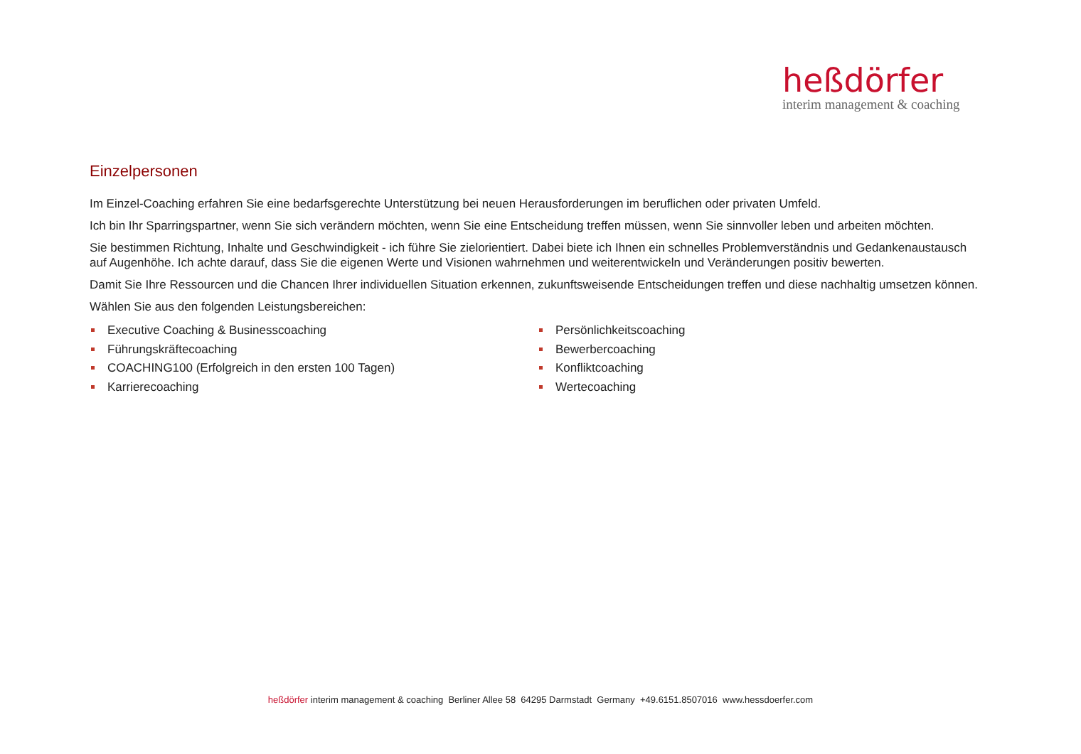heßdörfer
interim management & coaching
Einzelpersonen
Im Einzel-Coaching erfahren Sie eine bedarfsgerechte Unterstützung bei neuen Herausforderungen im beruflichen oder privaten Umfeld.
Ich bin Ihr Sparringspartner, wenn Sie sich verändern möchten, wenn Sie eine Entscheidung treffen müssen, wenn Sie sinnvoller leben und arbeiten möchten.
Sie bestimmen Richtung, Inhalte und Geschwindigkeit - ich führe Sie zielorientiert. Dabei biete ich Ihnen ein schnelles Problemverständnis und Gedankenaustausch auf Augenhöhe. Ich achte darauf, dass Sie die eigenen Werte und Visionen wahrnehmen und weiterentwickeln und Veränderungen positiv bewerten.
Damit Sie Ihre Ressourcen und die Chancen Ihrer individuellen Situation erkennen, zukunftsweisende Entscheidungen treffen und diese nachhaltig umsetzen können.
Wählen Sie aus den folgenden Leistungsbereichen:
Executive Coaching & Businesscoaching
Führungskräftecoaching
COACHING100 (Erfolgreich in den ersten 100 Tagen)
Karrierecoaching
Persönlichkeitscoaching
Bewerbercoaching
Konfliktcoaching
Wertecoaching
heßdörfer interim management & coaching Berliner Allee 58 64295 Darmstadt Germany +49.6151.8507016 www.hessdoerfer.com